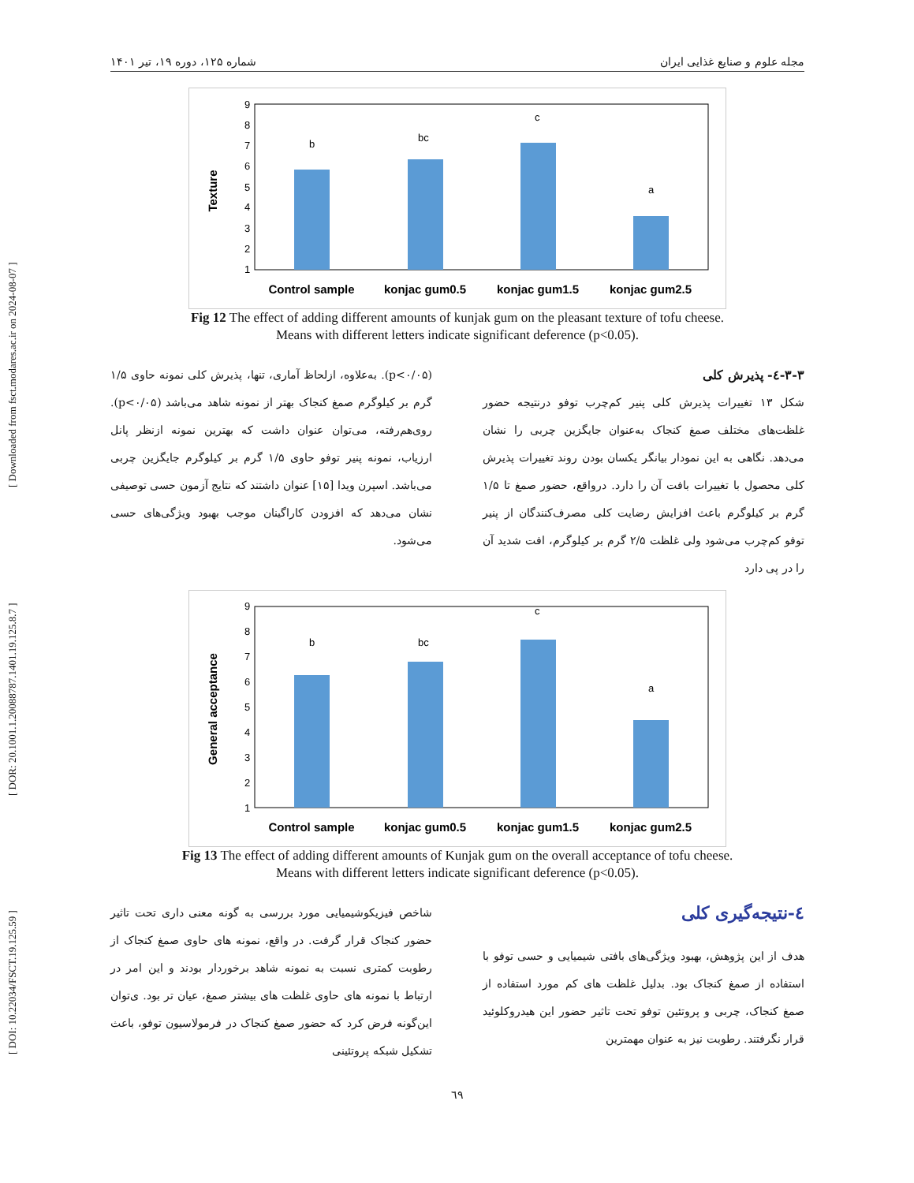[ DOI: 10.22034/FSCT.19.125.59 ] [ DOR: 20.1001.1.20088787.1401.19.125.8.7 ] [ Downloaded from fsct.modares.ac.ir on 2024-08-07 ]
مجله علوم و صنایع غذایی ایران شماره ۱۲۵، دوره ۱۹، تیر ۱۴۰۱
Texture
1
2
3
4
5
6
7
8
9
b
bc
c
a
Control sample
konjac gum0.5
konjac gum1.5
konjac gum2.5
Fig 12 The effect of adding different amounts of kunjak gum on the pleasant texture of tofu cheese.
Means with different letters indicate significant deference (p<0.05).
۳-۳-٤- پذیرش کلی
شکل ۱۳ تغییرات پذیرش کلی پنیر کم‌چرب توفو درنتیجه حضور غلظت‌های مختلف صمغ کنجاک به‌عنوان جایگزین چربی را نشان می‌دهد. نگاهی به این نمودار بیانگر یکسان بودن روند تغییرات پذیرش کلی محصول با تغییرات بافت آن را دارد. درواقع، حضور صمغ تا ۱/۵ گرم بر کیلوگرم باعث افزایش رضایت کلی مصرف‌کنندگان از پنیر توفو کم‌چرب می‌شود ولی غلظت ۲/۵ گرم بر کیلوگرم، افت شدید آن را در پی دارد
(p<۰/۰۵). به‌علاوه، ازلحاظ آماری، تنها، پذیرش کلی نمونه حاوی ۱/۵ گرم بر کیلوگرم صمغ کنجاک بهتر از نمونه شاهد می‌باشد (p<۰/۰۵). روی‌هم‌رفته، می‌توان عنوان داشت که بهترین نمونه ازنظر پانل ارزیاب، نمونه پنیر توفو حاوی ۱/۵ گرم بر کیلوگرم جایگزین چربی می‌باشد. اسپرن ویدا [۱۵] عنوان داشتند که نتایج آزمون حسی توصیفی نشان می‌دهد که افزودن کاراگینان موجب بهبود ویژگی‌های حسی می‌شود.
General acceptance
1
2
3
4
5
6
7
8
9
b
bc
c
a
Control sample
konjac gum0.5
konjac gum1.5
konjac gum2.5
Fig 13 The effect of adding different amounts of Kunjak gum on the overall acceptance of tofu cheese.
Means with different letters indicate significant deference (p<0.05).
٤-نتیجه‌گیری کلی
هدف از این پژوهش، بهبود ویژگی‌های بافتی شیمیایی و حسی توفو با استفاده از صمغ کنجاک بود. بدلیل غلظت های کم مورد استفاده از صمغ کنجاک، چربی و پروتئین توفو تحت تاثیر حضور این هیدروکلوئید قرار نگرفتند. رطوبت نیز به عنوان مهمترین
شاخص فیزیکوشیمیایی مورد بررسی به گونه معنی داری تحت تاثیر حضور کنجاک قرار گرفت. در واقع، نمونه های حاوی صمغ کنجاک از رطوبت کمتری نسبت به نمونه شاهد برخوردار بودند و این امر در ارتباط با نمونه های حاوی غلظت های بیشتر صمغ، عیان تر بود. ی‌توان این‌گونه فرض کرد که حضور صمغ کنجاک در فرمولاسیون توفو، باعث تشکیل شبکه پروتئینی
٦٩